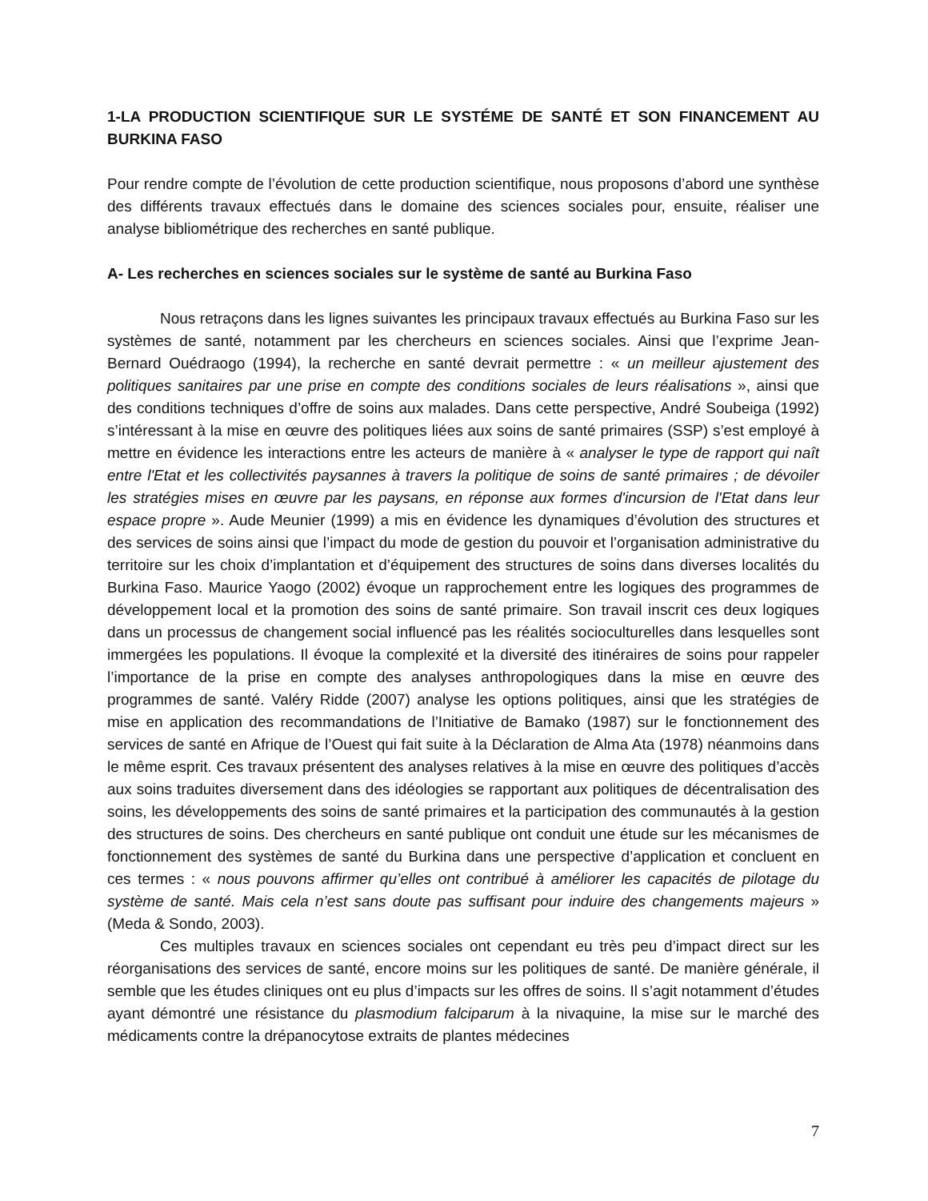1-LA PRODUCTION SCIENTIFIQUE SUR LE SYSTÉME DE SANTÉ ET SON FINANCEMENT AU BURKINA FASO
Pour rendre compte de l’évolution de cette production scientifique, nous proposons d’abord une synthèse des différents travaux effectués dans le domaine des sciences sociales pour, ensuite, réaliser une analyse bibliométrique des recherches en santé publique.
A- Les recherches en sciences sociales sur le système de santé au Burkina Faso
Nous retraçons dans les lignes suivantes les principaux travaux effectués au Burkina Faso sur les systèmes de santé, notamment par les chercheurs en sciences sociales. Ainsi que l’exprime Jean-Bernard Ouédraogo (1994), la recherche en santé devrait permettre : « un meilleur ajustement des politiques sanitaires par une prise en compte des conditions sociales de leurs réalisations », ainsi que des conditions techniques d’offre de soins aux malades. Dans cette perspective, André Soubeiga (1992) s’intéressant à la mise en œuvre des politiques liées aux soins de santé primaires (SSP) s’est employé à mettre en évidence les interactions entre les acteurs de manière à « analyser le type de rapport qui naît entre l'Etat et les collectivités paysannes à travers la politique de soins de santé primaires ; de dévoiler les stratégies mises en œuvre par les paysans, en réponse aux formes d'incursion de l'Etat dans leur espace propre ». Aude Meunier (1999) a mis en évidence les dynamiques d’évolution des structures et des services de soins ainsi que l’impact du mode de gestion du pouvoir et l’organisation administrative du territoire sur les choix d’implantation et d’équipement des structures de soins dans diverses localités du Burkina Faso. Maurice Yaogo (2002) évoque un rapprochement entre les logiques des programmes de développement local et la promotion des soins de santé primaire. Son travail inscrit ces deux logiques dans un processus de changement social influencé pas les réalités socioculturelles dans lesquelles sont immergées les populations. Il évoque la complexité et la diversité des itinéraires de soins pour rappeler l’importance de la prise en compte des analyses anthropologiques dans la mise en œuvre des programmes de santé. Valéry Ridde (2007) analyse les options politiques, ainsi que les stratégies de mise en application des recommandations de l’Initiative de Bamako (1987) sur le fonctionnement des services de santé en Afrique de l’Ouest qui fait suite à la Déclaration de Alma Ata (1978) néanmoins dans le même esprit. Ces travaux présentent des analyses relatives à la mise en œuvre des politiques d’accès aux soins traduites diversement dans des idéologies se rapportant aux politiques de décentralisation des soins, les développements des soins de santé primaires et la participation des communautés à la gestion des structures de soins. Des chercheurs en santé publique ont conduit une étude sur les mécanismes de fonctionnement des systèmes de santé du Burkina dans une perspective d’application et concluent en ces termes : « nous pouvons affirmer qu’elles ont contribué à améliorer les capacités de pilotage du système de santé. Mais cela n’est sans doute pas suffisant pour induire des changements majeurs » (Meda & Sondo, 2003).
Ces multiples travaux en sciences sociales ont cependant eu très peu d’impact direct sur les réorganisations des services de santé, encore moins sur les politiques de santé. De manière générale, il semble que les études cliniques ont eu plus d’impacts sur les offres de soins. Il s’agit notamment d’études ayant démontré une résistance du plasmodium falciparum à la nivaquine, la mise sur le marché des médicaments contre la drépanocytose extraits de plantes médecines
7